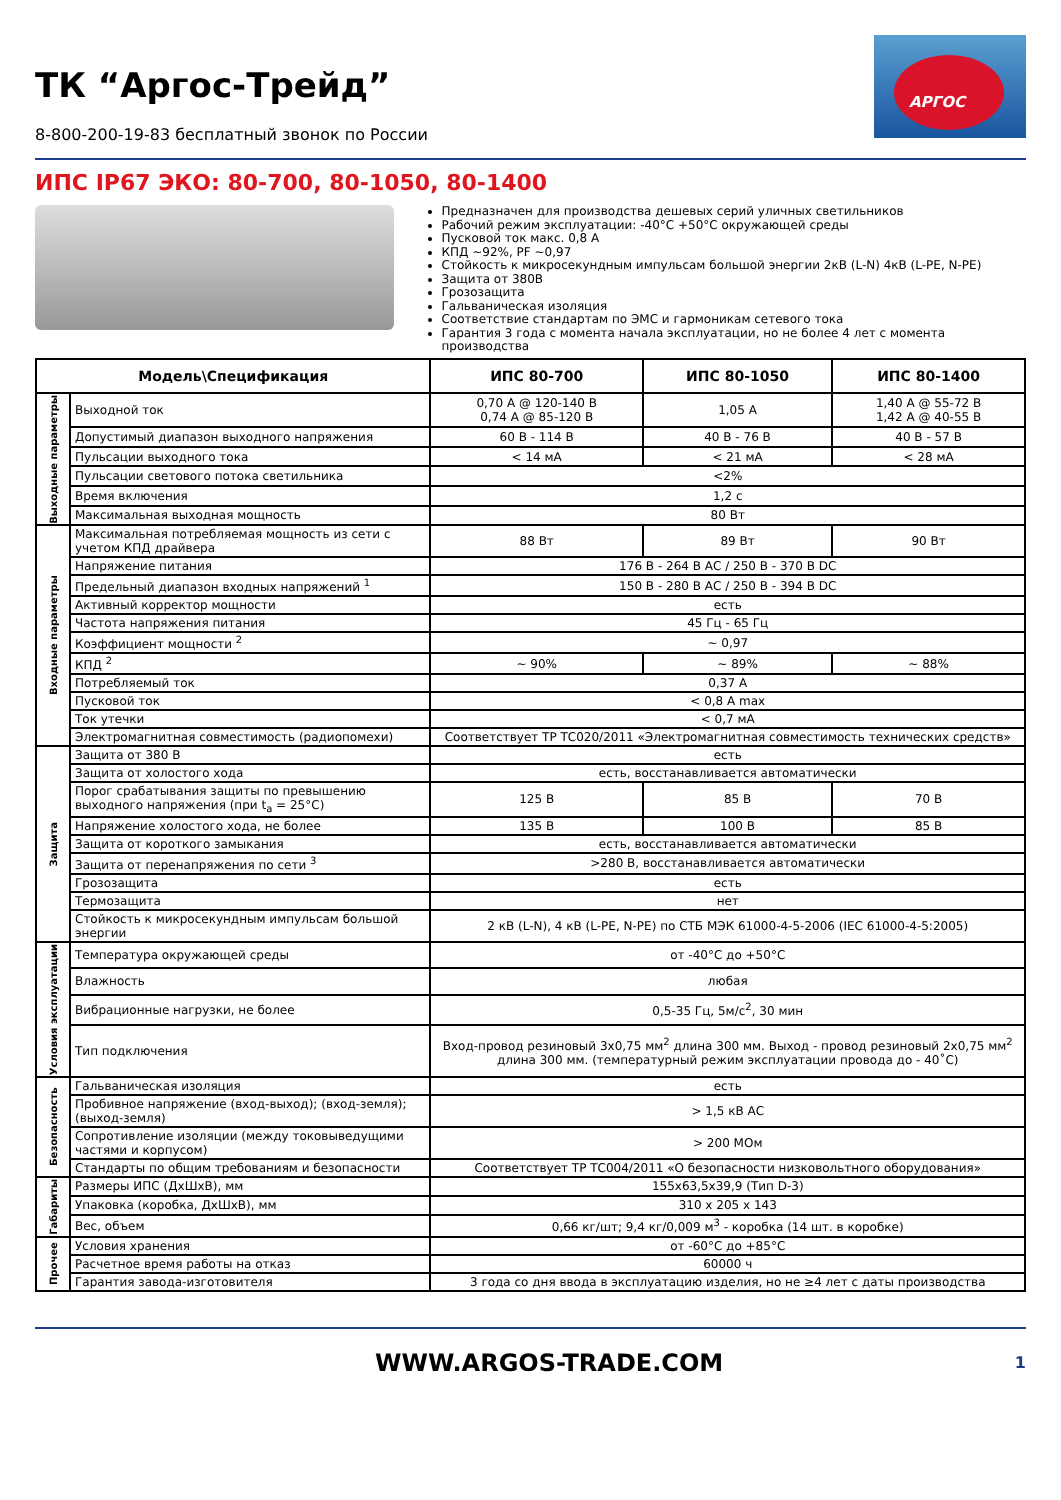ТК “Аргос-Трейд”
8-800-200-19-83 бесплатный звонок по России
АРГОС
ИПС IP67 ЭКО: 80-700, 80-1050, 80-1400
Предназначен для производства дешевых серий уличных светильников
Рабочий режим эксплуатации: -40°С +50°С окружающей среды
Пусковой ток макс. 0,8 А
КПД ~92%, PF ~0,97
Стойкость к микросекундным импульсам большой энергии 2кВ (L-N) 4кВ (L-PE, N-PE)
Защита от 380В
Грозозащита
Гальваническая изоляция
Соответствие стандартам по ЭМС и гармоникам сетевого тока
Гарантия 3 года с момента начала эксплуатации, но не более 4 лет с момента производства
| Модель\Спецификация | | ИПС 80-700 | ИПС 80-1050 | ИПС 80-1400 |
| --- | --- | --- | --- | --- |
| Выходные параметры | Выходной ток | 0,70 А @ 120-140 В 0,74 А @ 85-120 В | 1,05 А | 1,40 А @ 55-72 В 1,42 А @ 40-55 В |
| | Допустимый диапазон выходного напряжения | 60 В - 114 В | 40 В - 76 В | 40 В - 57 В |
| | Пульсации выходного тока | < 14 мА | < 21 мА | < 28 мА |
| | Пульсации светового потока светильника | <2% | | |
| | Время включения | 1,2 с | | |
| | Максимальная выходная мощность | 80 Вт | | |
| Входные параметры | Максимальная потребляемая мощность из сети с учетом КПД драйвера | 88 Вт | 89 Вт | 90 Вт |
| | Напряжение питания | 176 В - 264 В АС / 250 В - 370 В DC | | |
| | Предельный диапазон входных напряжений <sup>1</sup> | 150 В - 280 В АС / 250 В - 394 В DC | | |
| | Активный корректор мощности | есть | | |
| | Частота напряжения питания | 45 Гц - 65 Гц | | |
| | Коэффициент мощности <sup>2</sup> | ~ 0,97 | | |
| | КПД <sup>2</sup> | ~ 90% | ~ 89% | ~ 88% |
| | Потребляемый ток | 0,37 А | | |
| | Пусковой ток | < 0,8 А max | | |
| | Ток утечки | < 0,7 мА | | |
| | Электромагнитная совместимость (радиопомехи) | Соответствует ТР ТС020/2011 «Электромагнитная совместимость технических средств» | | |
| Защита | Защита от 380 В | есть | | |
| | Защита от холостого хода | есть, восстанавливается автоматически | | |
| | Порог срабатывания защиты по превышению выходного напряжения (при t<sub>a</sub> = 25°С) | 125 В | 85 В | 70 В |
| | Напряжение холостого хода, не более | 135 В | 100 В | 85 В |
| | Защита от короткого замыкания | есть, восстанавливается автоматически | | |
| | Защита от перенапряжения по сети <sup>3</sup> | >280 В, восстанавливается автоматически | | |
| | Грозозащита | есть | | |
| | Термозащита | нет | | |
| | Стойкость к микросекундным импульсам большой энергии | 2 кВ (L-N), 4 кВ (L-PE, N-PE) по СТБ МЭК 61000-4-5-2006 (IEC 61000-4-5:2005) | | |
| Условия эксплуатации | Температура окружающей среды | от -40°С до +50°С | | |
| | Влажность | любая | | |
| | Вибрационные нагрузки, не более | 0,5-35 Гц, 5м/с<sup>2</sup>, 30 мин | | |
| | Тип подключения | Вход-провод резиновый 3х0,75 мм<sup>2</sup> длина 300 мм. Выход - провод резиновый 2х0,75 мм<sup>2</sup> длина 300 мм. (температурный режим эксплуатации провода до - 40˚С) | | |
| Безопасность | Гальваническая изоляция | есть | | |
| | Пробивное напряжение (вход-выход); (вход-земля); (выход-земля) | > 1,5 кВ АС | | |
| | Сопротивление изоляции (между токовыведущими частями и корпусом) | > 200 МОм | | |
| | Стандарты по общим требованиям и безопасности | Соответствует ТР ТС004/2011 «О безопасности низковольтного оборудования» | | |
| Габариты | Размеры ИПС (ДхШхВ), мм | 155х63,5х39,9 (Тип D-3) | | |
| | Упаковка (коробка, ДхШхВ), мм | 310 х 205 х 143 | | |
| | Вес, объем | 0,66 кг/шт; 9,4 кг/0,009 м<sup>3</sup> - коробка (14 шт. в коробке) | | |
| Прочее | Условия хранения | от -60°С до +85°С | | |
| | Расчетное время работы на отказ | 60000 ч | | |
| | Гарантия завода-изготовителя | 3 года со дня ввода в эксплуатацию изделия, но не ≥4 лет с даты производства | | |
WWW.ARGOS-TRADE.COM
1